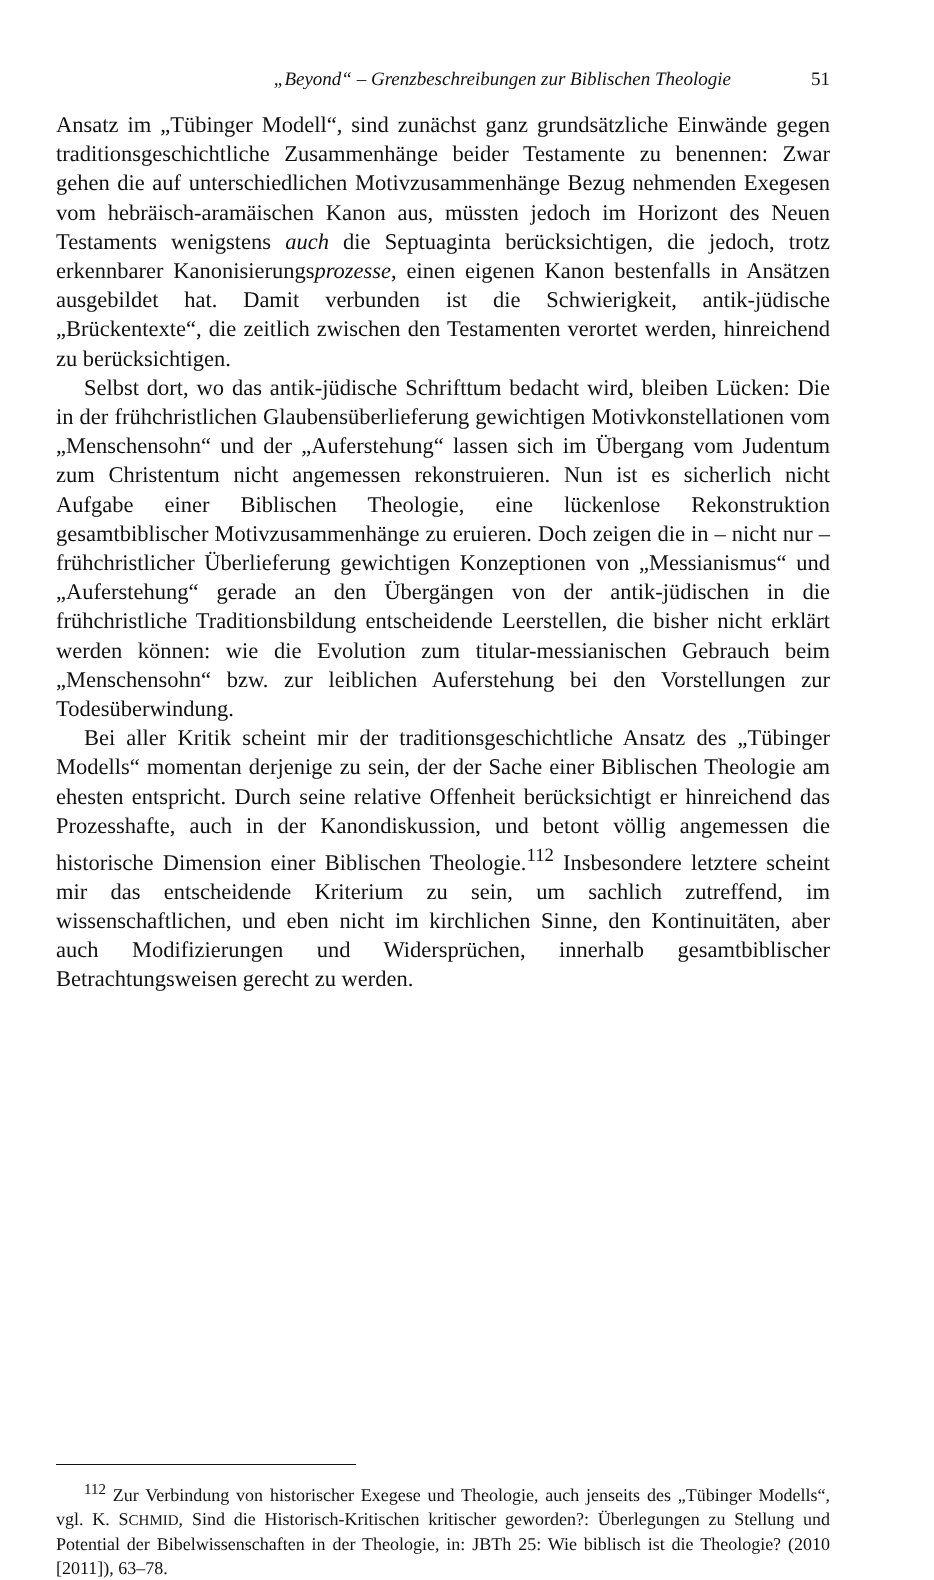„Beyond“ – Grenzbeschreibungen zur Biblischen Theologie 51
Ansatz im „Tübinger Modell“, sind zunächst ganz grundsätzliche Einwände gegen traditionsgeschichtliche Zusammenhänge beider Testamente zu benennen: Zwar gehen die auf unterschiedlichen Motivzusammenhänge Bezug nehmenden Exegesen vom hebräisch-aramäischen Kanon aus, müssten jedoch im Horizont des Neuen Testaments wenigstens auch die Septuaginta berücksichtigen, die jedoch, trotz erkennbarer Kanonisierungsprozesse, einen eigenen Kanon bestenfalls in Ansätzen ausgebildet hat. Damit verbunden ist die Schwierigkeit, antik-jüdische „Brückentexte“, die zeitlich zwischen den Testamenten verortet werden, hinreichend zu berücksichtigen.
Selbst dort, wo das antik-jüdische Schrifttum bedacht wird, bleiben Lücken: Die in der frühchristlichen Glaubensüberlieferung gewichtigen Motivkonstellationen vom „Menschensohn“ und der „Auferstehung“ lassen sich im Übergang vom Judentum zum Christentum nicht angemessen rekonstruieren. Nun ist es sicherlich nicht Aufgabe einer Biblischen Theologie, eine lückenlose Rekonstruktion gesamtbiblischer Motivzusammenhänge zu eruieren. Doch zeigen die in – nicht nur – frühchristlicher Überlieferung gewichtigen Konzeptionen von „Messianismus“ und „Auferstehung“ gerade an den Übergängen von der antik-jüdischen in die frühchristliche Traditionsbildung entscheidende Leerstellen, die bisher nicht erklärt werden können: wie die Evolution zum titular-messianischen Gebrauch beim „Menschensohn“ bzw. zur leiblichen Auferstehung bei den Vorstellungen zur Todesüberwindung.
Bei aller Kritik scheint mir der traditionsgeschichtliche Ansatz des „Tübinger Modells“ momentan derjenige zu sein, der der Sache einer Biblischen Theologie am ehesten entspricht. Durch seine relative Offenheit berücksichtigt er hinreichend das Prozesshafte, auch in der Kanondiskussion, und betont völlig angemessen die historische Dimension einer Biblischen Theologie.<sup>112</sup> Insbesondere letztere scheint mir das entscheidende Kriterium zu sein, um sachlich zutreffend, im wissenschaftlichen, und eben nicht im kirchlichen Sinne, den Kontinuitäten, aber auch Modifizierungen und Widersprüchen, innerhalb gesamtbiblischer Betrachtungsweisen gerecht zu werden.
<sup>112</sup> Zur Verbindung von historischer Exegese und Theologie, auch jenseits des „Tübinger Modells“, vgl. K. SCHMID, Sind die Historisch-Kritischen kritischer geworden?: Überlegungen zu Stellung und Potential der Bibelwissenschaften in der Theologie, in: JBTh 25: Wie biblisch ist die Theologie? (2010 [2011]), 63–78.